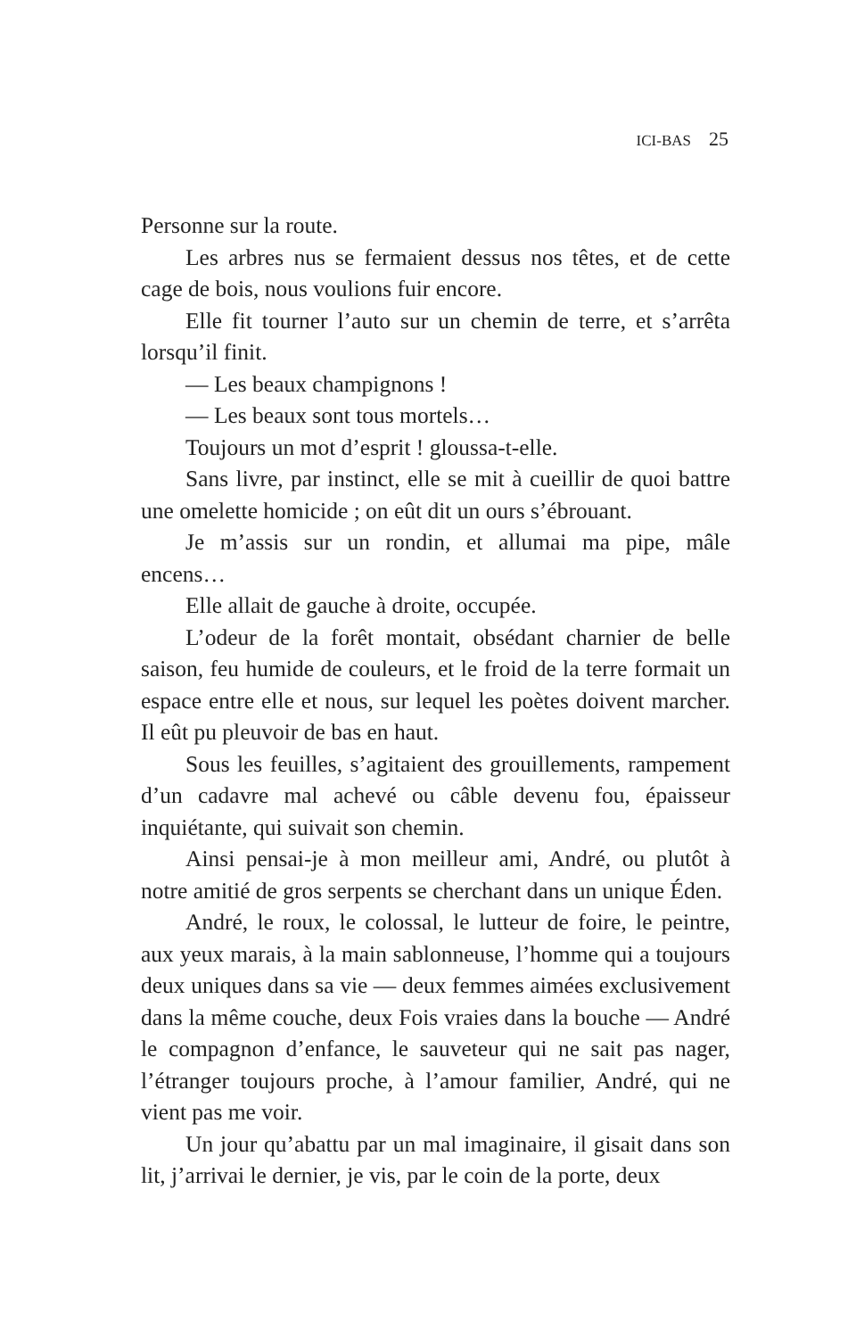ICI-BAS 25
Personne sur la route.
Les arbres nus se fermaient dessus nos têtes, et de cette cage de bois, nous voulions fuir encore.
Elle fit tourner l’auto sur un chemin de terre, et s’arrêta lorsqu’il finit.
— Les beaux champignons !
— Les beaux sont tous mortels…
Toujours un mot d’esprit ! gloussa-t-elle.
Sans livre, par instinct, elle se mit à cueillir de quoi battre une omelette homicide ; on eût dit un ours s’ébrouant.
Je m’assis sur un rondin, et allumai ma pipe, mâle encens…
Elle allait de gauche à droite, occupée.
L’odeur de la forêt montait, obsédant charnier de belle saison, feu humide de couleurs, et le froid de la terre formait un espace entre elle et nous, sur lequel les poètes doivent marcher. Il eût pu pleuvoir de bas en haut.
Sous les feuilles, s’agitaient des grouillements, rampement d’un cadavre mal achevé ou câble devenu fou, épaisseur inquiétante, qui suivait son chemin.
Ainsi pensai-je à mon meilleur ami, André, ou plutôt à notre amitié de gros serpents se cherchant dans un unique Éden.
André, le roux, le colossal, le lutteur de foire, le peintre, aux yeux marais, à la main sablonneuse, l’homme qui a toujours deux uniques dans sa vie — deux femmes aimées exclusivement dans la même couche, deux Fois vraies dans la bouche — André le compagnon d’enfance, le sauveteur qui ne sait pas nager, l’étranger toujours proche, à l’amour familier, André, qui ne vient pas me voir.
Un jour qu’abattu par un mal imaginaire, il gisait dans son lit, j’arrivai le dernier, je vis, par le coin de la porte, deux